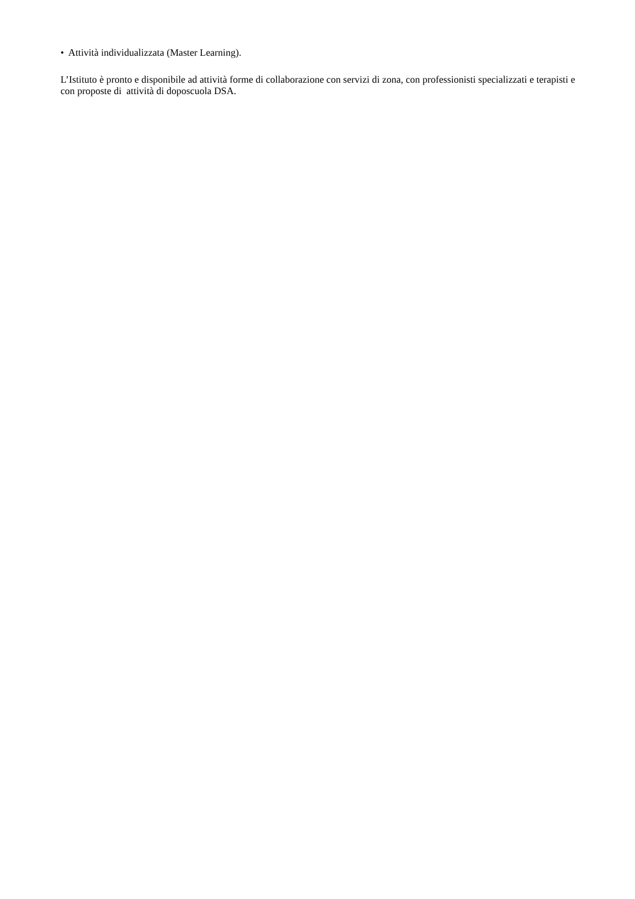• Attività individualizzata (Master Learning).
L’Istituto è pronto e disponibile ad attività forme di collaborazione con servizi di zona, con professionisti specializzati e terapisti e con proposte di attività di doposcuola DSA.